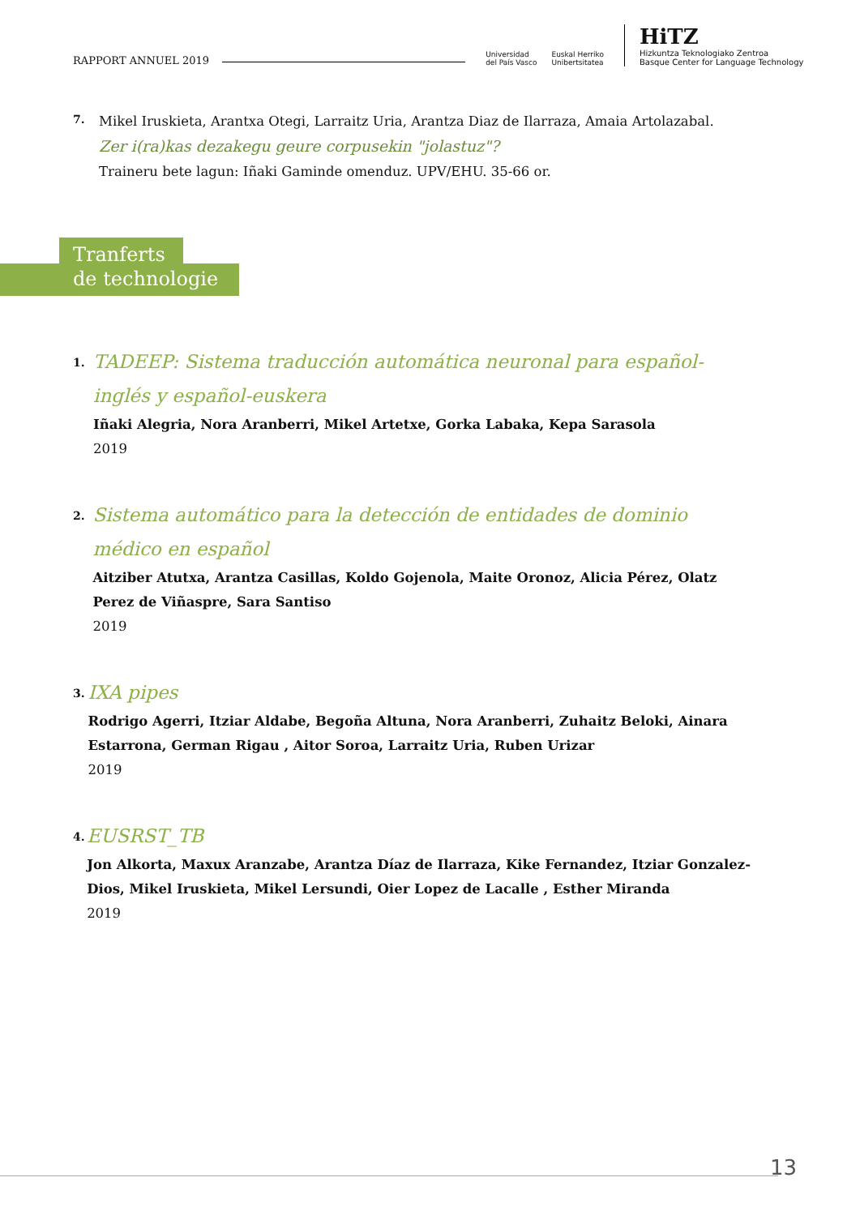RAPPORT ANNUEL 2019
Universidad
del País Vasco
Euskal Herriko
Unibertsitatea
HiTZ
Hizkuntza Teknologiako Zentroa
Basque Center for Language Technology
7.
Mikel Iruskieta, Arantxa Otegi, Larraitz Uria, Arantza Diaz de Ilarraza, Amaia Artolazabal.
Zer i(ra)kas dezakegu geure corpusekin "jolastuz"?
Traineru bete lagun: Iñaki Gaminde omenduz. UPV/EHU. 35-66 or.
Tranferts
de technologie
1.
TADEEP: Sistema traducción automática neuronal para español-inglés y español-euskera
Iñaki Alegria, Nora Aranberri, Mikel Artetxe, Gorka Labaka, Kepa Sarasola
2019
2.
Sistema automático para la detección de entidades de dominio médico en español
Aitziber Atutxa, Arantza Casillas, Koldo Gojenola, Maite Oronoz, Alicia Pérez, Olatz Perez de Viñaspre, Sara Santiso
2019
3.
IXA pipes
Rodrigo Agerri, Itziar Aldabe, Begoña Altuna, Nora Aranberri, Zuhaitz Beloki, Ainara Estarrona, German Rigau , Aitor Soroa, Larraitz Uria, Ruben Urizar
2019
4.
EUSRST_TB
Jon Alkorta, Maxux Aranzabe, Arantza Díaz de Ilarraza, Kike Fernandez, Itziar Gonzalez-Dios, Mikel Iruskieta, Mikel Lersundi, Oier Lopez de Lacalle , Esther Miranda
2019
13